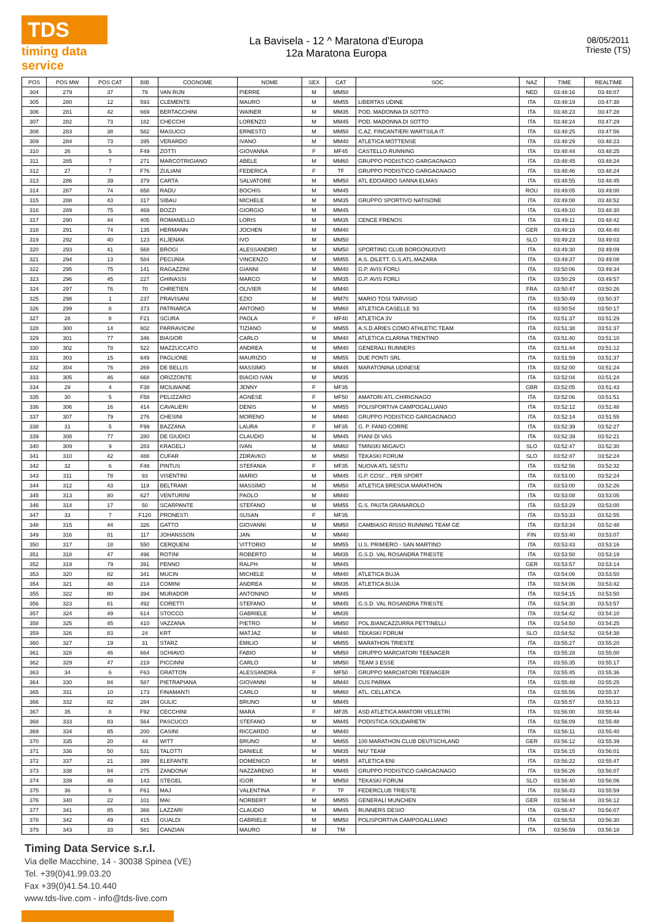TDS
timing data service
La Bavisela - 12 ^ Maratona d'Europa
12a Maratona Europa
08/05/2011
Trieste (TS)
| POS | POS MW | POS CAT | BIB | COGNOME | NOME | SEX | CAT | SOC | NAZ | TIME | REALTIME |
| --- | --- | --- | --- | --- | --- | --- | --- | --- | --- | --- | --- |
| 304 | 279 | 37 | 79 | VAN RIJN | PIERRE | M | MM50 | | NED | 03:48:16 | 03:48:07 |
| 305 | 280 | 12 | 593 | CLEMENTE | MAURO | M | MM55 | LIBERTAS UDINE | ITA | 03:48:19 | 03:47:38 |
| 306 | 281 | 42 | 669 | BERTACCHINI | WAINER | M | MM35 | POD. MADONNA DI SOTTO | ITA | 03:48:23 | 03:47:28 |
| 307 | 282 | 73 | 182 | CHECCHI | LORENZO | M | MM45 | POD. MADONNA DI SOTTO | ITA | 03:48:24 | 03:47:29 |
| 308 | 283 | 38 | 582 | MASUCCI | ERNESTO | M | MM50 | C.AZ. FINCANTIERI WARTSILA IT. | ITA | 03:48:25 | 03:47:56 |
| 309 | 284 | 73 | 395 | VERARDO | IVANO | M | MM40 | ATLETICA MOTTENSE | ITA | 03:48:29 | 03:48:23 |
| 310 | 26 | 5 | F49 | ZOTTI | GIOVANNA | F | MF45 | CASTELLO RUNNING | ITA | 03:48:44 | 03:48:25 |
| 311 | 285 | 7 | 271 | MARCOTRIGIANO | ABELE | M | MM60 | GRUPPO PODISTICO GARGAGNAGO | ITA | 03:48:45 | 03:48:24 |
| 312 | 27 | 7 | F76 | ZULIANI | FEDERICA | F | TF | GRUPPO PODISTICO GARGAGNAGO | ITA | 03:48:46 | 03:48:24 |
| 313 | 286 | 39 | 379 | CARTA | SALVATORE | M | MM50 | ATL EDOARDO SANNA ELMAS | ITA | 03:48:55 | 03:48:45 |
| 314 | 287 | 74 | 658 | RADU | BOCHIS | M | MM45 | | ROU | 03:49:05 | 03:49:00 |
| 315 | 288 | 43 | 317 | SIBAU | MICHELE | M | MM35 | GRUPPO SPORTIVO NATISONE | ITA | 03:49:08 | 03:48:52 |
| 316 | 289 | 75 | 469 | BOZZI | GIORGIO | M | MM45 | | ITA | 03:49:10 | 03:48:30 |
| 317 | 290 | 44 | 405 | ROMANELLO | LORIS | M | MM35 | CENCE FRENOS | ITA | 03:49:11 | 03:48:42 |
| 318 | 291 | 74 | 135 | HERMANN | JOCHEN | M | MM40 | | GER | 03:49:16 | 03:48:40 |
| 319 | 292 | 40 | 123 | KLJENAK | IVO | M | MM50 | | SLO | 03:49:23 | 03:49:03 |
| 320 | 293 | 41 | 568 | BROGI | ALESSANDRO | M | MM50 | SPORTING CLUB BORGONUOVO | ITA | 03:49:30 | 03:49:09 |
| 321 | 294 | 13 | 584 | PECUNIA | VINCENZO | M | MM55 | A.S. DILETT. G.S.ATL.MAZARA | ITA | 03:49:37 | 03:49:08 |
| 322 | 295 | 75 | 141 | RAGAZZINI | GIANNI | M | MM40 | G.P. AVIS FORLI | ITA | 03:50:06 | 03:49:34 |
| 323 | 296 | 45 | 227 | GHINASSI | MARCO | M | MM35 | G.P. AVIS FORLI | ITA | 03:50:29 | 03:49:57 |
| 324 | 297 | 76 | 70 | CHRETIEN | OLIVIER | M | MM40 | | FRA | 03:50:47 | 03:50:26 |
| 325 | 298 | 1 | 237 | PRAVISANI | EZIO | M | MM70 | MARIO TOSI TARVISIO | ITA | 03:50:49 | 03:50:37 |
| 326 | 299 | 8 | 373 | PATRIARCA | ANTONIO | M | MM60 | ATLETICA CASELLE '93 | ITA | 03:50:54 | 03:50:17 |
| 327 | 28 | 8 | F21 | SCURA | PAOLA | F | MF40 | ATLETICA 3V | ITA | 03:51:37 | 03:51:29 |
| 328 | 300 | 14 | 602 | PARRAVICINI | TIZIANO | M | MM55 | A.S.D.ARIES COMO ATHLETIC TEAM | ITA | 03:51:38 | 03:51:37 |
| 329 | 301 | 77 | 346 | BIASIOR | CARLO | M | MM40 | ATLETICA CLARINA TRENTINO | ITA | 03:51:40 | 03:51:10 |
| 330 | 302 | 78 | 522 | MAZZUCCATO | ANDREA | M | MM40 | GENERALI RUNNERS | ITA | 03:51:44 | 03:51:12 |
| 331 | 303 | 15 | 649 | PAGLIONE | MAURIZIO | M | MM55 | DUE PONTI SRL | ITA | 03:51:59 | 03:51:37 |
| 332 | 304 | 76 | 269 | DE BELLIS | MASSIMO | M | MM45 | MARATONINA UDINESE | ITA | 03:52:00 | 03:51:24 |
| 333 | 305 | 46 | 668 | ORIZZONTE | BIAGIO IVAN | M | MM35 | | ITA | 03:52:04 | 03:51:24 |
| 334 | 29 | 4 | F38 | MCILWAINE | JENNY | F | MF35 | | GBR | 03:52:05 | 03:51:43 |
| 335 | 30 | 5 | F58 | PELIZZARO | AGNESE | F | MF50 | AMATORI ATL.CHIRIGNAGO | ITA | 03:52:06 | 03:51:51 |
| 336 | 306 | 16 | 414 | CAVALIERI | DENIS | M | MM55 | POLISPORTIVA CAMPOGALLIANO | ITA | 03:52:12 | 03:51:48 |
| 337 | 307 | 79 | 276 | CHESINI | MORENO | M | MM40 | GRUPPO PODISTICO GARGAGNAGO | ITA | 03:52:14 | 03:51:55 |
| 338 | 31 | 5 | F99 | BAZZANA | LAURA | F | MF35 | G. P. FANO CORRE | ITA | 03:52:39 | 03:52:27 |
| 339 | 308 | 77 | 280 | DE GIUDICI | CLAUDIO | M | MM45 | PIANI DI VAS | ITA | 03:52:39 | 03:52:21 |
| 340 | 309 | 9 | 283 | KRAGELJ | IVAN | M | MM60 | TMINSKI MIGAVCI | SLO | 03:52:47 | 03:52:30 |
| 341 | 310 | 42 | 488 | CUFAR | ZDRAVKO | M | MM50 | TEKASKI FORUM | SLO | 03:52:47 | 03:52:24 |
| 342 | 32 | 6 | F48 | PINTUS | STEFANIA | F | MF35 | NUOVA ATL SESTU | ITA | 03:52:56 | 03:52:32 |
| 343 | 311 | 78 | 93 | VISENTINI | MARIO | M | MM45 | G.P. COSI'... PER SPORT | ITA | 03:53:00 | 03:52:24 |
| 344 | 312 | 43 | 119 | BELTRAMI | MASSIMO | M | MM50 | ATLETICA BRESCIA MARATHON | ITA | 03:53:00 | 03:52:26 |
| 345 | 313 | 80 | 627 | VENTURINI | PAOLO | M | MM40 | | ITA | 03:53:08 | 03:53:05 |
| 346 | 314 | 17 | 50 | SCARPANTE | STEFANO | M | MM55 | G.S. PASTA GRANAROLO | ITA | 03:53:29 | 03:53:00 |
| 347 | 33 | 7 | F120 | PRONESTI | SUSAN | F | MF35 | | ITA | 03:53:33 | 03:52:55 |
| 348 | 315 | 44 | 326 | GATTO | GIOVANNI | M | MM50 | CAMBIASO RISSO RUNNING TEAM GE | ITA | 03:53:34 | 03:52:48 |
| 349 | 316 | 81 | 117 | JOHANSSON | JAN | M | MM40 | | FIN | 03:53:40 | 03:53:07 |
| 350 | 317 | 18 | 550 | CERQUENI | VITTORIO | M | MM55 | U.S. PRIMIERO - SAN MARTINO | ITA | 03:53:43 | 03:53:16 |
| 351 | 318 | 47 | 496 | ROTINI | ROBERTO | M | MM35 | G.S.D. VAL ROSANDRA TRIESTE | ITA | 03:53:50 | 03:53:19 |
| 352 | 319 | 79 | 391 | PENNO | RALPH | M | MM45 | | GER | 03:53:57 | 03:53:14 |
| 353 | 320 | 82 | 341 | MUCIN | MICHELE | M | MM40 | ATLETICA BUJA | ITA | 03:54:06 | 03:53:50 |
| 354 | 321 | 48 | 214 | COMINI | ANDREA | M | MM35 | ATLETICA BUJA | ITA | 03:54:06 | 03:53:42 |
| 355 | 322 | 80 | 394 | MURADOR | ANTONINO | M | MM45 | | ITA | 03:54:15 | 03:53:50 |
| 356 | 323 | 81 | 492 | CORETTI | STEFANO | M | MM45 | G.S.D. VAL ROSANDRA TRIESTE | ITA | 03:54:30 | 03:53:57 |
| 357 | 324 | 49 | 614 | STOCCO | GABRIELE | M | MM35 | | ITA | 03:54:42 | 03:54:10 |
| 358 | 325 | 45 | 410 | VAZZANA | PIETRO | M | MM50 | POL.BIANCAZZURRA PETTINELLI | ITA | 03:54:50 | 03:54:25 |
| 359 | 326 | 83 | 24 | KRT | MATJAZ | M | MM40 | TEKASKI FORUM | SLO | 03:54:52 | 03:54:38 |
| 360 | 327 | 19 | 31 | STARZ | EMILIO | M | MM55 | MARATHON TRIESTE | ITA | 03:55:27 | 03:55:20 |
| 361 | 328 | 46 | 664 | SCHIAVO | FABIO | M | MM50 | GRUPPO MARCIATORI TEENAGER | ITA | 03:55:28 | 03:55:00 |
| 362 | 329 | 47 | 219 | PICCINNI | CARLO | M | MM50 | TEAM 3 ESSE | ITA | 03:55:35 | 03:55:17 |
| 363 | 34 | 6 | F63 | GRATTON | ALESSANDRA | F | MF50 | GRUPPO MARCIATORI TEENAGER | ITA | 03:55:45 | 03:55:36 |
| 364 | 330 | 84 | 587 | PIETRAPIANA | GIOVANNI | M | MM40 | CUS PARMA | ITA | 03:55:48 | 03:55:25 |
| 365 | 331 | 10 | 173 | FINAMANTI | CARLO | M | MM60 | ATL. CELLATICA | ITA | 03:55:56 | 03:55:37 |
| 366 | 332 | 82 | 284 | GULIC | BRUNO | M | MM45 | | ITA | 03:55:57 | 03:55:13 |
| 367 | 35 | 8 | F92 | CECCHINI | MARA | F | MF35 | ASD ATLETICA AMATORI VELLETRI | ITA | 03:56:00 | 03:55:44 |
| 368 | 333 | 83 | 564 | PASCUCCI | STEFANO | M | MM45 | PODISTICA SOLIDARIETA' | ITA | 03:56:09 | 03:55:48 |
| 369 | 334 | 85 | 200 | CASINI | RICCARDO | M | MM40 | | ITA | 03:56:11 | 03:55:40 |
| 370 | 335 | 20 | 44 | WITT | BRUNO | M | MM55 | 100 MARATHON CLUB DEUTSCHLAND | GER | 03:56:12 | 03:55:39 |
| 371 | 336 | 50 | 531 | TALOTTI | DANIELE | M | MM35 | NIU' TEAM | ITA | 03:56:15 | 03:56:01 |
| 372 | 337 | 21 | 399 | ELEFANTE | DOMENICO | M | MM55 | ATLETICA ENI | ITA | 03:56:22 | 03:55:47 |
| 373 | 338 | 84 | 275 | ZANDONA' | NAZZARENO | M | MM45 | GRUPPO PODISTICO GARGAGNAGO | ITA | 03:56:26 | 03:56:07 |
| 374 | 339 | 48 | 143 | STEGEL | IGOR | M | MM50 | TEKASKI FORUM | SLO | 03:56:40 | 03:56:06 |
| 375 | 36 | 8 | F61 | MAJ | VALENTINA | F | TF | FEDERCLUB TRIESTE | ITA | 03:56:43 | 03:55:59 |
| 376 | 340 | 22 | 101 | MAI | NORBERT | M | MM55 | GENERALI MUNCHEN | GER | 03:56:44 | 03:56:12 |
| 377 | 341 | 85 | 366 | LAZZARI | CLAUDIO | M | MM45 | RUNNERS DESIO | ITA | 03:56:47 | 03:56:07 |
| 378 | 342 | 49 | 415 | GUALDI | GABRIELE | M | MM50 | POLISPORTIVA CAMPOGALLIANO | ITA | 03:56:53 | 03:56:30 |
| 379 | 343 | 33 | 581 | CANZIAN | MAURO | M | TM | | ITA | 03:56:59 | 03:56:18 |
Timing Data Service s.r.l.
Via delle Macchine, 14 - 30038 Spinea (VE)
Tel. +39(0)41.99.03.20
Fax +39(0)41.54.10.440
www.tds-live.com - info@tds-live.com